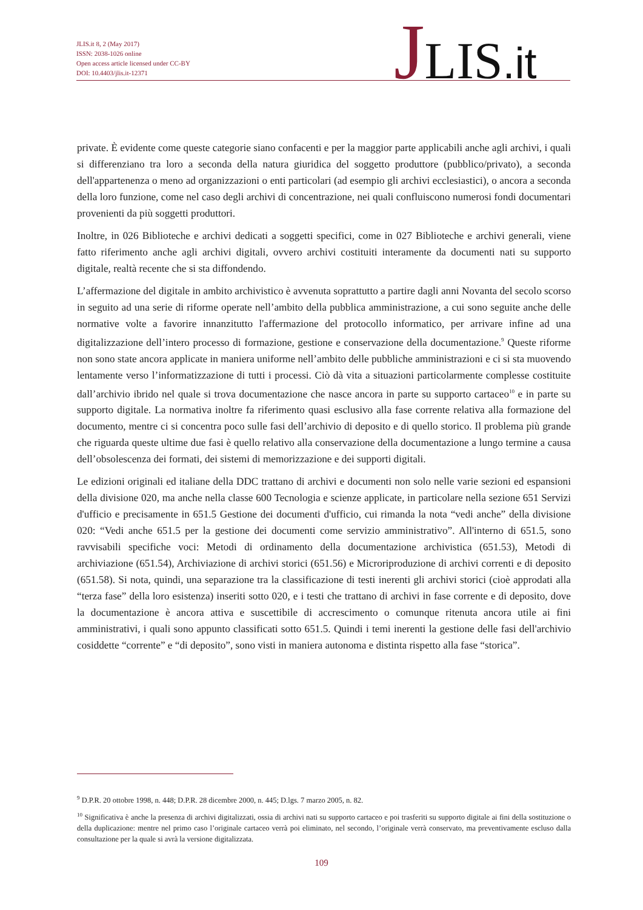JLIS.it 8, 2 (May 2017)
ISSN: 2038-1026 online
Open access article licensed under CC-BY
DOI: 10.4403/jlis.it-12371
JLIS.it
private. È evidente come queste categorie siano confacenti e per la maggior parte applicabili anche agli archivi, i quali si differenziano tra loro a seconda della natura giuridica del soggetto produttore (pubblico/privato), a seconda dell'appartenenza o meno ad organizzazioni o enti particolari (ad esempio gli archivi ecclesiastici), o ancora a seconda della loro funzione, come nel caso degli archivi di concentrazione, nei quali confluiscono numerosi fondi documentari provenienti da più soggetti produttori.
Inoltre, in 026 Biblioteche e archivi dedicati a soggetti specifici, come in 027 Biblioteche e archivi generali, viene fatto riferimento anche agli archivi digitali, ovvero archivi costituiti interamente da documenti nati su supporto digitale, realtà recente che si sta diffondendo.
L’affermazione del digitale in ambito archivistico è avvenuta soprattutto a partire dagli anni Novanta del secolo scorso in seguito ad una serie di riforme operate nell’ambito della pubblica amministrazione, a cui sono seguite anche delle normative volte a favorire innanzitutto l'affermazione del protocollo informatico, per arrivare infine ad una digitalizzazione dell’intero processo di formazione, gestione e conservazione della documentazione.<sup>9</sup> Queste riforme non sono state ancora applicate in maniera uniforme nell’ambito delle pubbliche amministrazioni e ci si sta muovendo lentamente verso l’informatizzazione di tutti i processi. Ciò dà vita a situazioni particolarmente complesse costituite dall’archivio ibrido nel quale si trova documentazione che nasce ancora in parte su supporto cartaceo<sup>10</sup> e in parte su supporto digitale. La normativa inoltre fa riferimento quasi esclusivo alla fase corrente relativa alla formazione del documento, mentre ci si concentra poco sulle fasi dell’archivio di deposito e di quello storico. Il problema più grande che riguarda queste ultime due fasi è quello relativo alla conservazione della documentazione a lungo termine a causa dell’obsolescenza dei formati, dei sistemi di memorizzazione e dei supporti digitali.
Le edizioni originali ed italiane della DDC trattano di archivi e documenti non solo nelle varie sezioni ed espansioni della divisione 020, ma anche nella classe 600 Tecnologia e scienze applicate, in particolare nella sezione 651 Servizi d'ufficio e precisamente in 651.5 Gestione dei documenti d'ufficio, cui rimanda la nota “vedi anche” della divisione 020: “Vedi anche 651.5 per la gestione dei documenti come servizio amministrativo”. All'interno di 651.5, sono ravvisabili specifiche voci: Metodi di ordinamento della documentazione archivistica (651.53), Metodi di archiviazione (651.54), Archiviazione di archivi storici (651.56) e Microriproduzione di archivi correnti e di deposito (651.58). Si nota, quindi, una separazione tra la classificazione di testi inerenti gli archivi storici (cioè approdati alla “terza fase” della loro esistenza) inseriti sotto 020, e i testi che trattano di archivi in fase corrente e di deposito, dove la documentazione è ancora attiva e suscettibile di accrescimento o comunque ritenuta ancora utile ai fini amministrativi, i quali sono appunto classificati sotto 651.5. Quindi i temi inerenti la gestione delle fasi dell'archivio cosiddette “corrente” e “di deposito”, sono visti in maniera autonoma e distinta rispetto alla fase “storica”.
<sup>9</sup> D.P.R. 20 ottobre 1998, n. 448; D.P.R. 28 dicembre 2000, n. 445; D.lgs. 7 marzo 2005, n. 82.
<sup>10</sup> Significativa è anche la presenza di archivi digitalizzati, ossia di archivi nati su supporto cartaceo e poi trasferiti su supporto digitale ai fini della sostituzione o della duplicazione: mentre nel primo caso l’originale cartaceo verrà poi eliminato, nel secondo, l’originale verrà conservato, ma preventivamente escluso dalla consultazione per la quale si avrà la versione digitalizzata.
109